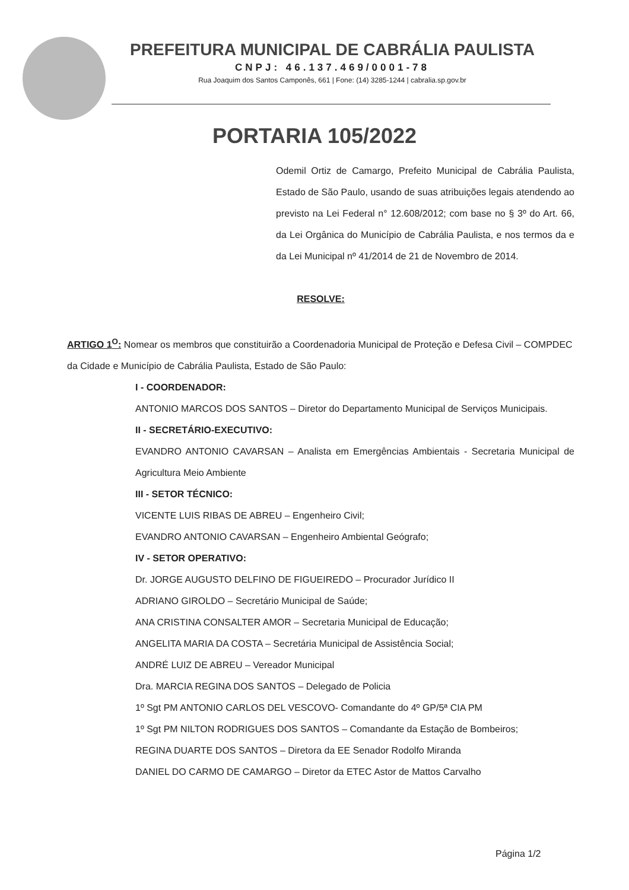PREFEITURA MUNICIPAL DE CABRÁLIA PAULISTA
CNPJ: 46.137.469/0001-78
Rua Joaquim dos Santos Camponês, 661 | Fone: (14) 3285-1244 | cabralia.sp.gov.br
PORTARIA 105/2022
Odemil Ortiz de Camargo, Prefeito Municipal de Cabrália Paulista, Estado de São Paulo, usando de suas atribuições legais atendendo ao previsto na Lei Federal n° 12.608/2012; com base no § 3º do Art. 66, da Lei Orgânica do Município de Cabrália Paulista, e nos termos da e da Lei Municipal nº 41/2014 de 21 de Novembro de 2014.
RESOLVE:
ARTIGO 1<sup>O</sup>: Nomear os membros que constituirão a Coordenadoria Municipal de Proteção e Defesa Civil – COMPDEC da Cidade e Município de Cabrália Paulista, Estado de São Paulo:
I - COORDENADOR:
ANTONIO MARCOS DOS SANTOS – Diretor do Departamento Municipal de Serviços Municipais.
II - SECRETÁRIO-EXECUTIVO:
EVANDRO ANTONIO CAVARSAN – Analista em Emergências Ambientais - Secretaria Municipal de Agricultura Meio Ambiente
III - SETOR TÉCNICO:
VICENTE LUIS RIBAS DE ABREU – Engenheiro Civil;
EVANDRO ANTONIO CAVARSAN – Engenheiro Ambiental Geógrafo;
IV - SETOR OPERATIVO:
Dr. JORGE AUGUSTO DELFINO DE FIGUEIREDO – Procurador Jurídico II
ADRIANO GIROLDO – Secretário Municipal de Saúde;
ANA CRISTINA CONSALTER AMOR – Secretaria Municipal de Educação;
ANGELITA MARIA DA COSTA – Secretária Municipal de Assistência Social;
ANDRÉ LUIZ DE ABREU – Vereador Municipal
Dra. MARCIA REGINA DOS SANTOS – Delegado de Policia
1º Sgt PM ANTONIO CARLOS DEL VESCOVO- Comandante do 4º GP/5ª CIA PM
1º Sgt PM NILTON RODRIGUES DOS SANTOS – Comandante da Estação de Bombeiros;
REGINA DUARTE DOS SANTOS – Diretora da EE Senador Rodolfo Miranda
DANIEL DO CARMO DE CAMARGO – Diretor da ETEC Astor de Mattos Carvalho
Página 1/2